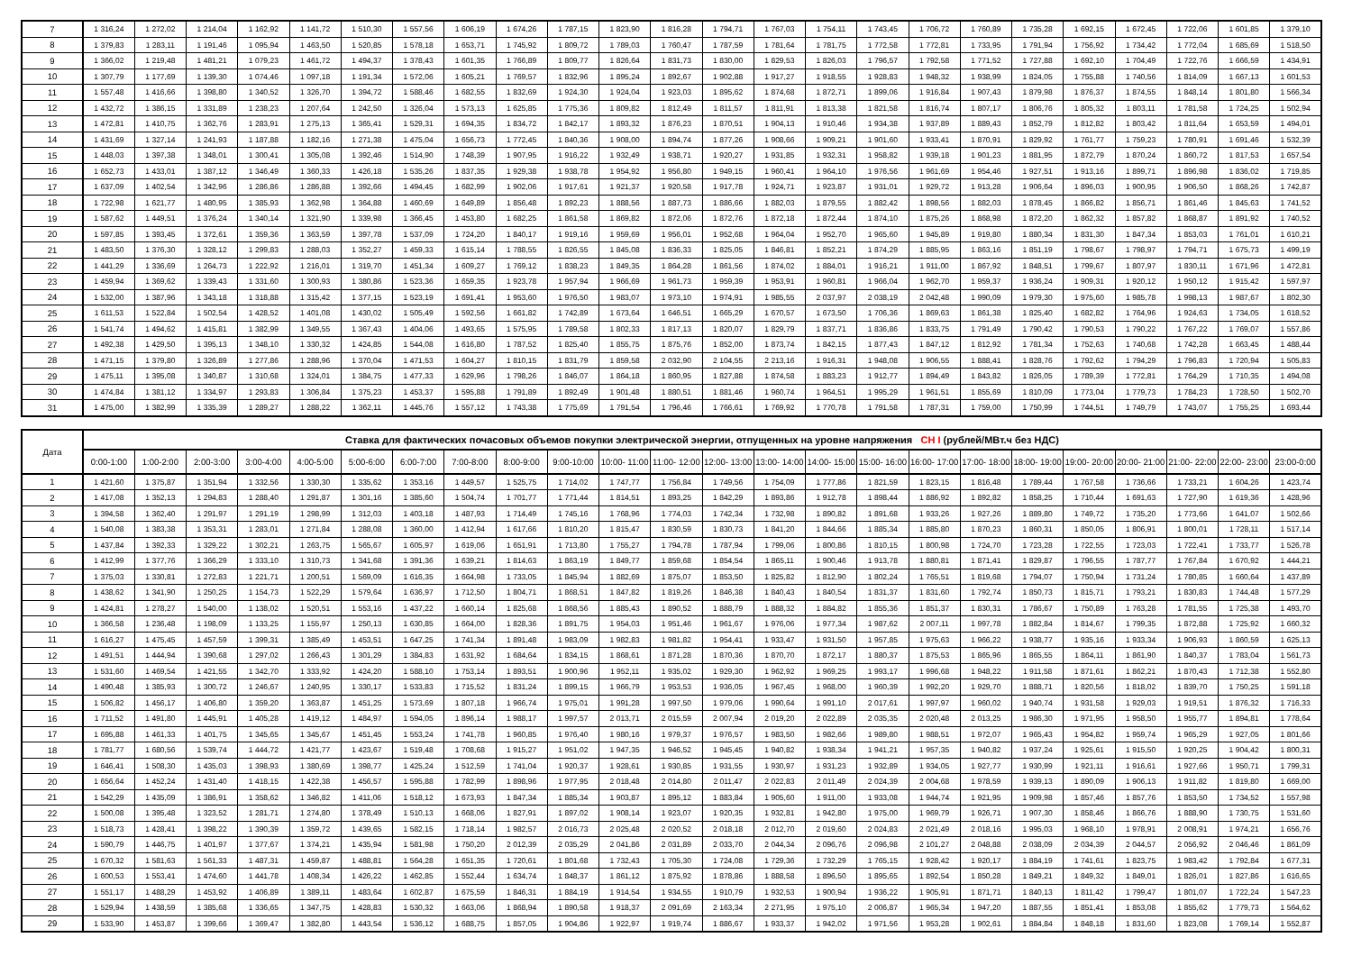| 7 | 1 316,24 | 1 272,02 | 1 214,04 | 1 162,92 | 1 141,72 | 1 510,30 | 1 557,56 | 1 606,19 | 1 674,26 | 1 787,15 | 1 823,90 | 1 816,28 | 1 794,71 | 1 767,03 | 1 754,11 | 1 743,45 | 1 706,72 | 1 760,89 | 1 735,28 | 1 692,15 | 1 672,45 | 1 722,06 | 1 601,85 | 1 379,10 |
| 8 | 1 379,83 | 1 283,11 | 1 191,46 | 1 095,94 | 1 463,50 | 1 520,85 | 1 578,18 | 1 653,71 | 1 745,92 | 1 809,72 | 1 789,03 | 1 760,47 | 1 787,59 | 1 781,64 | 1 781,75 | 1 772,58 | 1 772,81 | 1 733,95 | 1 791,94 | 1 756,92 | 1 734,42 | 1 772,04 | 1 685,69 | 1 518,50 |
| 9 | 1 366,02 | 1 219,48 | 1 481,21 | 1 079,23 | 1 461,72 | 1 494,37 | 1 378,43 | 1 601,35 | 1 766,89 | 1 809,77 | 1 826,64 | 1 831,73 | 1 830,00 | 1 829,53 | 1 826,03 | 1 796,57 | 1 792,58 | 1 771,52 | 1 727,88 | 1 692,10 | 1 704,49 | 1 722,76 | 1 666,59 | 1 434,91 |
| 10 | 1 307,79 | 1 177,69 | 1 139,30 | 1 074,46 | 1 097,18 | 1 191,34 | 1 572,06 | 1 605,21 | 1 769,57 | 1 832,96 | 1 895,24 | 1 892,67 | 1 902,88 | 1 917,27 | 1 918,55 | 1 928,83 | 1 948,32 | 1 938,99 | 1 824,05 | 1 755,88 | 1 740,56 | 1 814,09 | 1 667,13 | 1 601,53 |
| 11 | 1 557,48 | 1 416,66 | 1 398,80 | 1 340,52 | 1 326,70 | 1 394,72 | 1 588,46 | 1 682,55 | 1 832,69 | 1 924,30 | 1 924,04 | 1 923,03 | 1 895,62 | 1 874,68 | 1 872,71 | 1 899,06 | 1 916,84 | 1 907,43 | 1 879,98 | 1 876,37 | 1 874,55 | 1 848,14 | 1 801,80 | 1 566,34 |
| 12 | 1 432,72 | 1 386,15 | 1 331,89 | 1 238,23 | 1 207,64 | 1 242,50 | 1 326,04 | 1 573,13 | 1 625,85 | 1 775,36 | 1 809,82 | 1 812,49 | 1 811,57 | 1 811,91 | 1 813,38 | 1 821,58 | 1 816,74 | 1 807,17 | 1 806,76 | 1 805,32 | 1 803,11 | 1 781,58 | 1 724,25 | 1 502,94 |
| 13 | 1 472,81 | 1 410,75 | 1 362,76 | 1 283,91 | 1 275,13 | 1 365,41 | 1 529,31 | 1 694,35 | 1 834,72 | 1 842,17 | 1 893,32 | 1 876,23 | 1 870,51 | 1 904,13 | 1 910,46 | 1 934,38 | 1 937,89 | 1 889,43 | 1 852,79 | 1 812,82 | 1 803,42 | 1 811,64 | 1 653,59 | 1 494,01 |
| 14 | 1 431,69 | 1 327,14 | 1 241,93 | 1 187,88 | 1 182,16 | 1 271,38 | 1 475,04 | 1 656,73 | 1 772,45 | 1 840,36 | 1 908,00 | 1 894,74 | 1 877,26 | 1 908,66 | 1 909,21 | 1 901,60 | 1 933,41 | 1 870,91 | 1 829,92 | 1 761,77 | 1 759,23 | 1 780,91 | 1 691,46 | 1 532,39 |
| 15 | 1 448,03 | 1 397,38 | 1 348,01 | 1 300,41 | 1 305,08 | 1 392,46 | 1 514,90 | 1 748,39 | 1 907,95 | 1 916,22 | 1 932,49 | 1 938,71 | 1 920,27 | 1 931,85 | 1 932,31 | 1 958,82 | 1 939,18 | 1 901,23 | 1 881,95 | 1 872,79 | 1 870,24 | 1 860,72 | 1 817,53 | 1 657,54 |
| 16 | 1 652,73 | 1 433,01 | 1 387,12 | 1 346,49 | 1 360,33 | 1 426,18 | 1 535,26 | 1 837,35 | 1 929,38 | 1 938,78 | 1 954,92 | 1 956,80 | 1 949,15 | 1 960,41 | 1 964,10 | 1 976,56 | 1 961,69 | 1 954,46 | 1 927,51 | 1 913,16 | 1 899,71 | 1 896,98 | 1 836,02 | 1 719,85 |
| 17 | 1 637,09 | 1 402,54 | 1 342,96 | 1 286,86 | 1 286,88 | 1 392,66 | 1 494,45 | 1 682,99 | 1 902,06 | 1 917,61 | 1 921,37 | 1 920,58 | 1 917,78 | 1 924,71 | 1 923,87 | 1 931,01 | 1 929,72 | 1 913,28 | 1 906,64 | 1 896,03 | 1 900,95 | 1 906,50 | 1 868,26 | 1 742,87 |
| 18 | 1 722,98 | 1 621,77 | 1 480,95 | 1 385,93 | 1 362,98 | 1 364,88 | 1 460,69 | 1 649,89 | 1 856,48 | 1 892,23 | 1 888,56 | 1 887,73 | 1 886,66 | 1 882,03 | 1 879,55 | 1 882,42 | 1 898,56 | 1 882,03 | 1 878,45 | 1 866,82 | 1 856,71 | 1 861,46 | 1 845,63 | 1 741,52 |
| 19 | 1 587,62 | 1 449,51 | 1 376,24 | 1 340,14 | 1 321,90 | 1 339,98 | 1 366,45 | 1 453,80 | 1 682,25 | 1 861,58 | 1 869,82 | 1 872,06 | 1 872,76 | 1 872,18 | 1 872,44 | 1 874,10 | 1 875,26 | 1 868,98 | 1 872,20 | 1 862,32 | 1 857,82 | 1 868,87 | 1 891,92 | 1 740,52 |
| 20 | 1 597,85 | 1 393,45 | 1 372,61 | 1 359,36 | 1 363,59 | 1 397,78 | 1 537,09 | 1 724,20 | 1 840,17 | 1 919,16 | 1 959,69 | 1 956,01 | 1 952,68 | 1 964,04 | 1 952,70 | 1 965,60 | 1 945,89 | 1 919,80 | 1 880,34 | 1 831,30 | 1 847,34 | 1 853,03 | 1 761,01 | 1 610,21 |
| 21 | 1 483,50 | 1 376,30 | 1 328,12 | 1 299,83 | 1 288,03 | 1 352,27 | 1 459,33 | 1 615,14 | 1 788,55 | 1 826,55 | 1 845,08 | 1 836,33 | 1 825,05 | 1 846,81 | 1 852,21 | 1 874,29 | 1 885,95 | 1 863,16 | 1 851,19 | 1 798,67 | 1 798,97 | 1 794,71 | 1 675,73 | 1 499,19 |
| 22 | 1 441,29 | 1 336,69 | 1 264,73 | 1 222,92 | 1 216,01 | 1 319,70 | 1 451,34 | 1 609,27 | 1 769,12 | 1 838,23 | 1 849,35 | 1 864,28 | 1 861,56 | 1 874,02 | 1 884,01 | 1 916,21 | 1 911,00 | 1 867,92 | 1 848,51 | 1 799,67 | 1 807,97 | 1 830,11 | 1 671,96 | 1 472,81 |
| 23 | 1 459,94 | 1 369,62 | 1 339,43 | 1 331,60 | 1 300,93 | 1 380,86 | 1 523,36 | 1 659,35 | 1 923,78 | 1 957,94 | 1 966,69 | 1 961,73 | 1 959,39 | 1 953,91 | 1 960,81 | 1 966,04 | 1 962,70 | 1 959,37 | 1 936,24 | 1 909,31 | 1 920,12 | 1 950,12 | 1 915,42 | 1 597,97 |
| 24 | 1 532,00 | 1 387,96 | 1 343,18 | 1 318,88 | 1 315,42 | 1 377,15 | 1 523,19 | 1 691,41 | 1 953,60 | 1 976,50 | 1 983,07 | 1 973,10 | 1 974,91 | 1 985,55 | 2 037,97 | 2 038,19 | 2 042,48 | 1 990,09 | 1 979,30 | 1 975,60 | 1 985,78 | 1 998,13 | 1 987,67 | 1 802,30 |
| 25 | 1 611,53 | 1 522,84 | 1 502,54 | 1 428,52 | 1 401,08 | 1 430,02 | 1 505,49 | 1 592,56 | 1 661,82 | 1 742,89 | 1 673,64 | 1 646,51 | 1 665,29 | 1 670,57 | 1 673,50 | 1 706,36 | 1 869,63 | 1 861,38 | 1 825,40 | 1 682,82 | 1 764,96 | 1 924,63 | 1 734,05 | 1 618,52 |
| 26 | 1 541,74 | 1 494,62 | 1 415,81 | 1 382,99 | 1 349,55 | 1 367,43 | 1 404,06 | 1 493,65 | 1 575,95 | 1 789,58 | 1 802,33 | 1 817,13 | 1 820,07 | 1 829,79 | 1 837,71 | 1 836,86 | 1 833,75 | 1 791,49 | 1 790,42 | 1 790,53 | 1 790,22 | 1 767,22 | 1 769,07 | 1 557,86 |
| 27 | 1 492,38 | 1 429,50 | 1 395,13 | 1 348,10 | 1 330,32 | 1 424,85 | 1 544,08 | 1 616,80 | 1 787,52 | 1 825,40 | 1 855,75 | 1 875,76 | 1 852,00 | 1 873,74 | 1 842,15 | 1 877,43 | 1 847,12 | 1 812,92 | 1 781,34 | 1 752,63 | 1 740,68 | 1 742,28 | 1 663,45 | 1 488,44 |
| 28 | 1 471,15 | 1 379,80 | 1 326,89 | 1 277,86 | 1 288,96 | 1 370,04 | 1 471,53 | 1 604,27 | 1 810,15 | 1 831,79 | 1 859,58 | 2 032,90 | 2 104,55 | 2 213,16 | 1 916,31 | 1 948,08 | 1 906,55 | 1 888,41 | 1 828,76 | 1 792,62 | 1 794,29 | 1 796,83 | 1 720,94 | 1 505,83 |
| 29 | 1 475,11 | 1 395,08 | 1 340,87 | 1 310,68 | 1 324,01 | 1 384,75 | 1 477,33 | 1 629,96 | 1 798,26 | 1 846,07 | 1 864,18 | 1 860,95 | 1 827,88 | 1 874,58 | 1 883,23 | 1 912,77 | 1 894,49 | 1 843,82 | 1 826,05 | 1 789,39 | 1 772,81 | 1 764,29 | 1 710,35 | 1 494,08 |
| 30 | 1 474,84 | 1 381,12 | 1 334,97 | 1 293,83 | 1 306,84 | 1 375,23 | 1 453,37 | 1 595,88 | 1 791,89 | 1 892,49 | 1 901,48 | 1 880,51 | 1 881,46 | 1 960,74 | 1 964,51 | 1 995,29 | 1 961,51 | 1 855,69 | 1 810,09 | 1 773,04 | 1 779,73 | 1 784,23 | 1 728,50 | 1 502,70 |
| 31 | 1 475,00 | 1 382,99 | 1 335,39 | 1 289,27 | 1 288,22 | 1 362,11 | 1 445,76 | 1 557,12 | 1 743,38 | 1 775,69 | 1 791,54 | 1 796,46 | 1 766,61 | 1 769,92 | 1 770,78 | 1 791,58 | 1 787,31 | 1 759,00 | 1 750,99 | 1 744,51 | 1 749,79 | 1 743,07 | 1 755,25 | 1 693,44 |
| Дата | Ставка для фактических почасовых объемов покупки электрической энергии, отпущенных на уровне напряжения СН I (рублей/МВт.ч без НДС) | | | | | | | | | | | | | | | | | | | | | | | |
| --- | --- | --- | --- | --- | --- | --- | --- | --- | --- | --- | --- | --- | --- | --- | --- | --- | --- | --- | --- | --- | --- | --- | --- | --- |
| | 0:00-1:00 | 1:00-2:00 | 2:00-3:00 | 3:00-4:00 | 4:00-5:00 | 5:00-6:00 | 6:00-7:00 | 7:00-8:00 | 8:00-9:00 | 9:00-10:00 | 10:00- 11:00 | 11:00- 12:00 | 12:00- 13:00 | 13:00- 14:00 | 14:00- 15:00 | 15:00- 16:00 | 16:00- 17:00 | 17:00- 18:00 | 18:00- 19:00 | 19:00- 20:00 | 20:00- 21:00 | 21:00- 22:00 | 22:00- 23:00 | 23:00-0:00 |
| 1 | 1 421,60 | 1 375,87 | 1 351,94 | 1 332,56 | 1 330,30 | 1 335,62 | 1 353,16 | 1 449,57 | 1 525,75 | 1 714,02 | 1 747,77 | 1 756,84 | 1 749,56 | 1 754,09 | 1 777,86 | 1 821,59 | 1 823,15 | 1 816,48 | 1 789,44 | 1 767,58 | 1 736,66 | 1 733,21 | 1 604,26 | 1 423,74 |
| 2 | 1 417,08 | 1 352,13 | 1 294,83 | 1 288,40 | 1 291,87 | 1 301,16 | 1 385,60 | 1 504,74 | 1 701,77 | 1 771,44 | 1 814,51 | 1 893,25 | 1 842,29 | 1 893,86 | 1 912,78 | 1 898,44 | 1 886,92 | 1 892,82 | 1 858,25 | 1 710,44 | 1 691,63 | 1 727,90 | 1 619,36 | 1 428,96 |
| 3 | 1 394,58 | 1 362,40 | 1 291,97 | 1 291,19 | 1 298,99 | 1 312,03 | 1 403,18 | 1 487,93 | 1 714,49 | 1 745,16 | 1 768,96 | 1 774,03 | 1 742,34 | 1 732,98 | 1 890,82 | 1 891,68 | 1 933,26 | 1 927,26 | 1 889,80 | 1 749,72 | 1 735,20 | 1 773,66 | 1 641,07 | 1 502,66 |
| 4 | 1 540,08 | 1 383,38 | 1 353,31 | 1 283,01 | 1 271,84 | 1 288,08 | 1 360,00 | 1 412,94 | 1 617,66 | 1 810,20 | 1 815,47 | 1 830,59 | 1 830,73 | 1 841,20 | 1 844,66 | 1 885,34 | 1 885,80 | 1 870,23 | 1 860,31 | 1 850,05 | 1 806,91 | 1 800,01 | 1 728,11 | 1 517,14 |
| 5 | 1 437,84 | 1 392,33 | 1 329,22 | 1 302,21 | 1 263,75 | 1 565,67 | 1 605,97 | 1 619,06 | 1 651,91 | 1 713,80 | 1 755,27 | 1 794,78 | 1 787,94 | 1 799,06 | 1 800,86 | 1 810,15 | 1 800,98 | 1 724,70 | 1 723,28 | 1 722,55 | 1 723,03 | 1 722,41 | 1 733,77 | 1 526,78 |
| 6 | 1 412,99 | 1 377,76 | 1 366,29 | 1 333,10 | 1 310,73 | 1 341,68 | 1 391,36 | 1 639,21 | 1 814,63 | 1 863,19 | 1 849,77 | 1 859,68 | 1 854,54 | 1 865,11 | 1 900,46 | 1 913,78 | 1 880,81 | 1 871,41 | 1 829,87 | 1 796,55 | 1 787,77 | 1 767,84 | 1 670,92 | 1 444,21 |
| 7 | 1 375,03 | 1 330,81 | 1 272,83 | 1 221,71 | 1 200,51 | 1 569,09 | 1 616,35 | 1 664,98 | 1 733,05 | 1 845,94 | 1 882,69 | 1 875,07 | 1 853,50 | 1 825,82 | 1 812,90 | 1 802,24 | 1 765,51 | 1 819,68 | 1 794,07 | 1 750,94 | 1 731,24 | 1 780,85 | 1 660,64 | 1 437,89 |
| 8 | 1 438,62 | 1 341,90 | 1 250,25 | 1 154,73 | 1 522,29 | 1 579,64 | 1 636,97 | 1 712,50 | 1 804,71 | 1 868,51 | 1 847,82 | 1 819,26 | 1 846,38 | 1 840,43 | 1 840,54 | 1 831,37 | 1 831,60 | 1 792,74 | 1 850,73 | 1 815,71 | 1 793,21 | 1 830,83 | 1 744,48 | 1 577,29 |
| 9 | 1 424,81 | 1 278,27 | 1 540,00 | 1 138,02 | 1 520,51 | 1 553,16 | 1 437,22 | 1 660,14 | 1 825,68 | 1 868,56 | 1 885,43 | 1 890,52 | 1 888,79 | 1 888,32 | 1 884,82 | 1 855,36 | 1 851,37 | 1 830,31 | 1 786,67 | 1 750,89 | 1 763,28 | 1 781,55 | 1 725,38 | 1 493,70 |
| 10 | 1 366,58 | 1 236,48 | 1 198,09 | 1 133,25 | 1 155,97 | 1 250,13 | 1 630,85 | 1 664,00 | 1 828,36 | 1 891,75 | 1 954,03 | 1 951,46 | 1 961,67 | 1 976,06 | 1 977,34 | 1 987,62 | 2 007,11 | 1 997,78 | 1 882,84 | 1 814,67 | 1 799,35 | 1 872,88 | 1 725,92 | 1 660,32 |
| 11 | 1 616,27 | 1 475,45 | 1 457,59 | 1 399,31 | 1 385,49 | 1 453,51 | 1 647,25 | 1 741,34 | 1 891,48 | 1 983,09 | 1 982,83 | 1 981,82 | 1 954,41 | 1 933,47 | 1 931,50 | 1 957,85 | 1 975,63 | 1 966,22 | 1 938,77 | 1 935,16 | 1 933,34 | 1 906,93 | 1 860,59 | 1 625,13 |
| 12 | 1 491,51 | 1 444,94 | 1 390,68 | 1 297,02 | 1 266,43 | 1 301,29 | 1 384,83 | 1 631,92 | 1 684,64 | 1 834,15 | 1 868,61 | 1 871,28 | 1 870,36 | 1 870,70 | 1 872,17 | 1 880,37 | 1 875,53 | 1 865,96 | 1 865,55 | 1 864,11 | 1 861,90 | 1 840,37 | 1 783,04 | 1 561,73 |
| 13 | 1 531,60 | 1 469,54 | 1 421,55 | 1 342,70 | 1 333,92 | 1 424,20 | 1 588,10 | 1 753,14 | 1 893,51 | 1 900,96 | 1 952,11 | 1 935,02 | 1 929,30 | 1 962,92 | 1 969,25 | 1 993,17 | 1 996,68 | 1 948,22 | 1 911,58 | 1 871,61 | 1 862,21 | 1 870,43 | 1 712,38 | 1 552,80 |
| 14 | 1 490,48 | 1 385,93 | 1 300,72 | 1 246,67 | 1 240,95 | 1 330,17 | 1 533,83 | 1 715,52 | 1 831,24 | 1 899,15 | 1 966,79 | 1 953,53 | 1 936,05 | 1 967,45 | 1 968,00 | 1 960,39 | 1 992,20 | 1 929,70 | 1 888,71 | 1 820,56 | 1 818,02 | 1 839,70 | 1 750,25 | 1 591,18 |
| 15 | 1 506,82 | 1 456,17 | 1 406,80 | 1 359,20 | 1 363,87 | 1 451,25 | 1 573,69 | 1 807,18 | 1 966,74 | 1 975,01 | 1 991,28 | 1 997,50 | 1 979,06 | 1 990,64 | 1 991,10 | 2 017,61 | 1 997,97 | 1 960,02 | 1 940,74 | 1 931,58 | 1 929,03 | 1 919,51 | 1 876,32 | 1 716,33 |
| 16 | 1 711,52 | 1 491,80 | 1 445,91 | 1 405,28 | 1 419,12 | 1 484,97 | 1 594,05 | 1 896,14 | 1 988,17 | 1 997,57 | 2 013,71 | 2 015,59 | 2 007,94 | 2 019,20 | 2 022,89 | 2 035,35 | 2 020,48 | 2 013,25 | 1 986,30 | 1 971,95 | 1 958,50 | 1 955,77 | 1 894,81 | 1 778,64 |
| 17 | 1 695,88 | 1 461,33 | 1 401,75 | 1 345,65 | 1 345,67 | 1 451,45 | 1 553,24 | 1 741,78 | 1 960,85 | 1 976,40 | 1 980,16 | 1 979,37 | 1 976,57 | 1 983,50 | 1 982,66 | 1 989,80 | 1 988,51 | 1 972,07 | 1 965,43 | 1 954,82 | 1 959,74 | 1 965,29 | 1 927,05 | 1 801,66 |
| 18 | 1 781,77 | 1 680,56 | 1 539,74 | 1 444,72 | 1 421,77 | 1 423,67 | 1 519,48 | 1 708,68 | 1 915,27 | 1 951,02 | 1 947,35 | 1 946,52 | 1 945,45 | 1 940,82 | 1 938,34 | 1 941,21 | 1 957,35 | 1 940,82 | 1 937,24 | 1 925,61 | 1 915,50 | 1 920,25 | 1 904,42 | 1 800,31 |
| 19 | 1 646,41 | 1 508,30 | 1 435,03 | 1 398,93 | 1 380,69 | 1 398,77 | 1 425,24 | 1 512,59 | 1 741,04 | 1 920,37 | 1 928,61 | 1 930,85 | 1 931,55 | 1 930,97 | 1 931,23 | 1 932,89 | 1 934,05 | 1 927,77 | 1 930,99 | 1 921,11 | 1 916,61 | 1 927,66 | 1 950,71 | 1 799,31 |
| 20 | 1 656,64 | 1 452,24 | 1 431,40 | 1 418,15 | 1 422,38 | 1 456,57 | 1 595,88 | 1 782,99 | 1 898,96 | 1 977,95 | 2 018,48 | 2 014,80 | 2 011,47 | 2 022,83 | 2 011,49 | 2 024,39 | 2 004,68 | 1 978,59 | 1 939,13 | 1 890,09 | 1 906,13 | 1 911,82 | 1 819,80 | 1 669,00 |
| 21 | 1 542,29 | 1 435,09 | 1 386,91 | 1 358,62 | 1 346,82 | 1 411,06 | 1 518,12 | 1 673,93 | 1 847,34 | 1 885,34 | 1 903,87 | 1 895,12 | 1 883,84 | 1 905,60 | 1 911,00 | 1 933,08 | 1 944,74 | 1 921,95 | 1 909,98 | 1 857,46 | 1 857,76 | 1 853,50 | 1 734,52 | 1 557,98 |
| 22 | 1 500,08 | 1 395,48 | 1 323,52 | 1 281,71 | 1 274,80 | 1 378,49 | 1 510,13 | 1 668,06 | 1 827,91 | 1 897,02 | 1 908,14 | 1 923,07 | 1 920,35 | 1 932,81 | 1 942,80 | 1 975,00 | 1 969,79 | 1 926,71 | 1 907,30 | 1 858,46 | 1 866,76 | 1 888,90 | 1 730,75 | 1 531,60 |
| 23 | 1 518,73 | 1 428,41 | 1 398,22 | 1 390,39 | 1 359,72 | 1 439,65 | 1 582,15 | 1 718,14 | 1 982,57 | 2 016,73 | 2 025,48 | 2 020,52 | 2 018,18 | 2 012,70 | 2 019,60 | 2 024,83 | 2 021,49 | 2 018,16 | 1 995,03 | 1 968,10 | 1 978,91 | 2 008,91 | 1 974,21 | 1 656,76 |
| 24 | 1 590,79 | 1 446,75 | 1 401,97 | 1 377,67 | 1 374,21 | 1 435,94 | 1 581,98 | 1 750,20 | 2 012,39 | 2 035,29 | 2 041,86 | 2 031,89 | 2 033,70 | 2 044,34 | 2 096,76 | 2 096,98 | 2 101,27 | 2 048,88 | 2 038,09 | 2 034,39 | 2 044,57 | 2 056,92 | 2 046,46 | 1 861,09 |
| 25 | 1 670,32 | 1 581,63 | 1 561,33 | 1 487,31 | 1 459,87 | 1 488,81 | 1 564,28 | 1 651,35 | 1 720,61 | 1 801,68 | 1 732,43 | 1 705,30 | 1 724,08 | 1 729,36 | 1 732,29 | 1 765,15 | 1 928,42 | 1 920,17 | 1 884,19 | 1 741,61 | 1 823,75 | 1 983,42 | 1 792,84 | 1 677,31 |
| 26 | 1 600,53 | 1 553,41 | 1 474,60 | 1 441,78 | 1 408,34 | 1 426,22 | 1 462,85 | 1 552,44 | 1 634,74 | 1 848,37 | 1 861,12 | 1 875,92 | 1 878,86 | 1 888,58 | 1 896,50 | 1 895,65 | 1 892,54 | 1 850,28 | 1 849,21 | 1 849,32 | 1 849,01 | 1 826,01 | 1 827,86 | 1 616,65 |
| 27 | 1 551,17 | 1 488,29 | 1 453,92 | 1 406,89 | 1 389,11 | 1 483,64 | 1 602,87 | 1 675,59 | 1 846,31 | 1 884,19 | 1 914,54 | 1 934,55 | 1 910,79 | 1 932,53 | 1 900,94 | 1 936,22 | 1 905,91 | 1 871,71 | 1 840,13 | 1 811,42 | 1 799,47 | 1 801,07 | 1 722,24 | 1 547,23 |
| 28 | 1 529,94 | 1 438,59 | 1 385,68 | 1 336,65 | 1 347,75 | 1 428,83 | 1 530,32 | 1 663,06 | 1 868,94 | 1 890,58 | 1 918,37 | 2 091,69 | 2 163,34 | 2 271,95 | 1 975,10 | 2 006,87 | 1 965,34 | 1 947,20 | 1 887,55 | 1 851,41 | 1 853,08 | 1 855,62 | 1 779,73 | 1 564,62 |
| 29 | 1 533,90 | 1 453,87 | 1 399,66 | 1 369,47 | 1 382,80 | 1 443,54 | 1 536,12 | 1 688,75 | 1 857,05 | 1 904,86 | 1 922,97 | 1 919,74 | 1 886,67 | 1 933,37 | 1 942,02 | 1 971,56 | 1 953,28 | 1 902,61 | 1 884,84 | 1 848,18 | 1 831,60 | 1 823,08 | 1 769,14 | 1 552,87 |